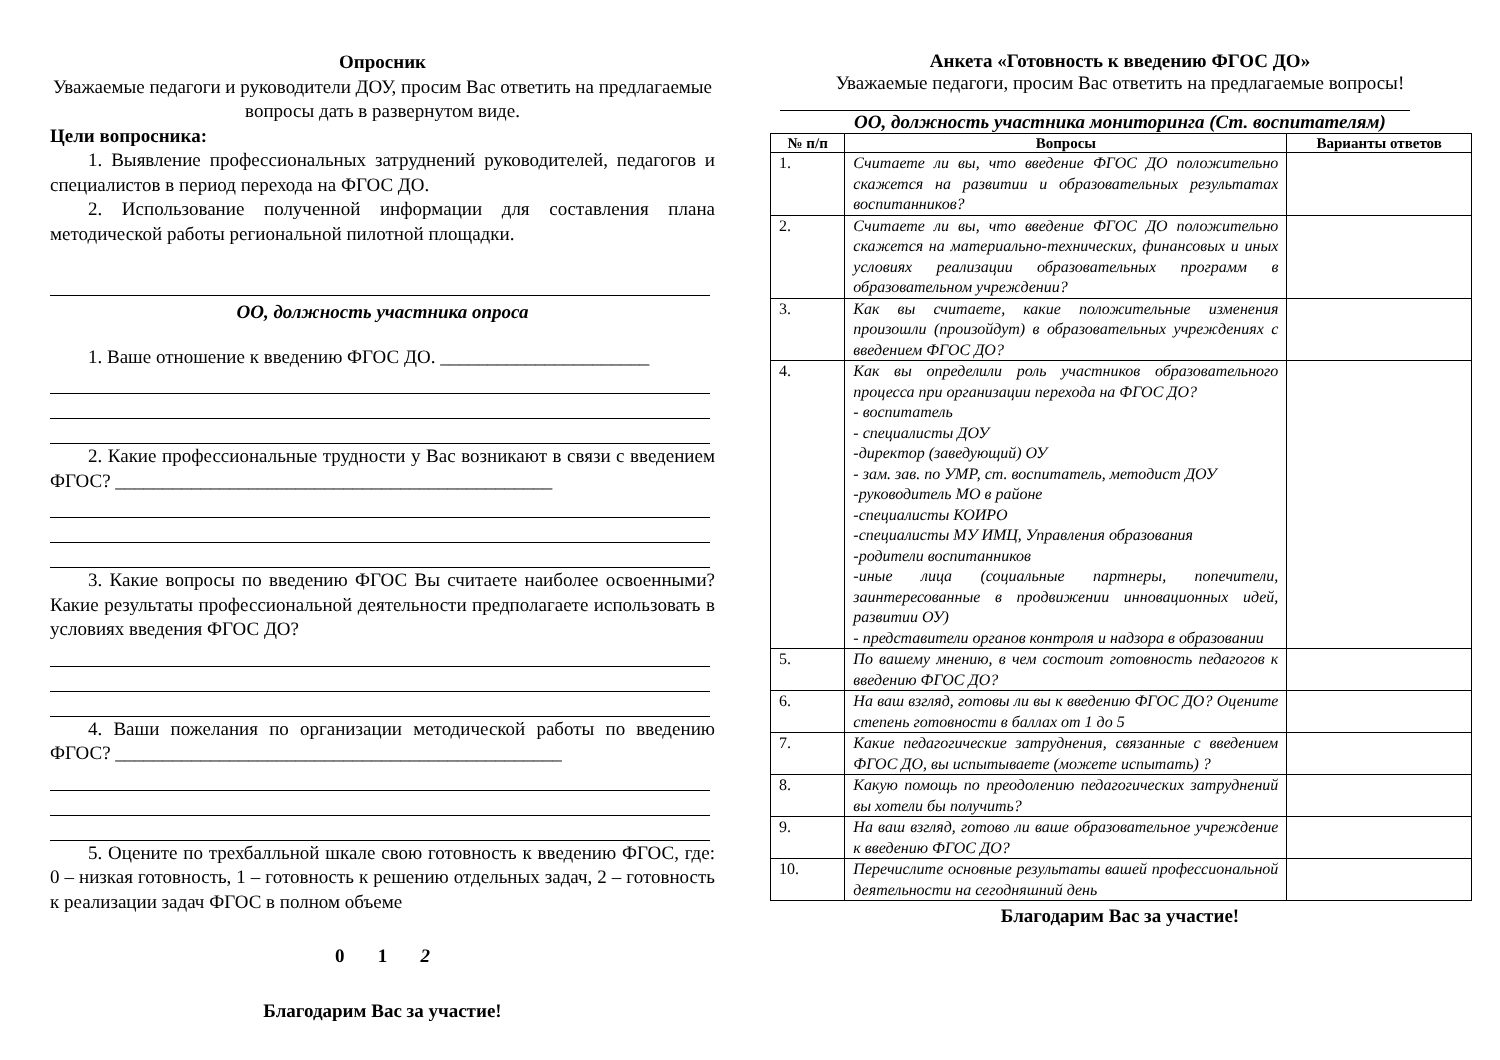Опросник
Уважаемые педагоги и руководители ДОУ, просим Вас ответить на предлагаемые вопросы дать в развернутом виде.
Цели вопросника:
1. Выявление профессиональных затруднений руководителей, педагогов и специалистов в период перехода на ФГОС ДО.
2. Использование полученной информации для составления плана методической работы региональной пилотной площадки.
ОО, должность участника опроса
1. Ваше отношение к введению ФГОС ДО. ______________________
2. Какие профессиональные трудности у Вас возникают в связи с введением ФГОС? ______________________________________________
3. Какие вопросы по введению ФГОС Вы считаете наиболее освоенными? Какие результаты профессиональной деятельности предполагаете использовать в условиях введения ФГОС ДО?
4. Ваши пожелания по организации методической работы по введению ФГОС? _______________________________________________
5. Оцените по трехбалльной шкале свою готовность к введению ФГОС, где: 0 – низкая готовность, 1 – готовность к решению отдельных задач, 2 – готовность к реализации задач ФГОС в полном объеме
0 1 2
Благодарим Вас за участие!
Анкета «Готовность к введению ФГОС ДО»
Уважаемые педагоги, просим Вас ответить на предлагаемые вопросы!
ОО, должность участника мониторинга (Ст. воспитателям)
| № п/п | Вопросы | Варианты ответов |
| --- | --- | --- |
| 1. | Считаете ли вы, что введение ФГОС ДО положительно скажется на развитии и образовательных результатах воспитанников? | |
| 2. | Считаете ли вы, что введение ФГОС ДО положительно скажется на материально-технических, финансовых и иных условиях реализации образовательных программ в образовательном учреждении? | |
| 3. | Как вы считаете, какие положительные изменения произошли (произойдут) в образовательных учреждениях с введением ФГОС ДО? | |
| 4. | Как вы определили роль участников образовательного процесса при организации перехода на ФГОС ДО? - воспитатель - специалисты ДОУ -директор (заведующий) ОУ - зам. зав. по УМР, ст. воспитатель, методист ДОУ -руководитель МО в районе -специалисты КОИРО -специалисты МУ ИМЦ, Управления образования -родители воспитанников -иные лица (социальные партнеры, попечители, заинтересованные в продвижении инновационных идей, развитии ОУ) - представители органов контроля и надзора в образовании | |
| 5. | По вашему мнению, в чем состоит готовность педагогов к введению ФГОС ДО? | |
| 6. | На ваш взгляд, готовы ли вы к введению ФГОС ДО? Оцените степень готовности в баллах от 1 до 5 | |
| 7. | Какие педагогические затруднения, связанные с введением ФГОС ДО, вы испытываете (можете испытать) ? | |
| 8. | Какую помощь по преодолению педагогических затруднений вы хотели бы получить? | |
| 9. | На ваш взгляд, готово ли ваше образовательное учреждение к введению ФГОС ДО? | |
| 10. | Перечислите основные результаты вашей профессиональной деятельности на сегодняшний день | |
Благодарим Вас за участие!